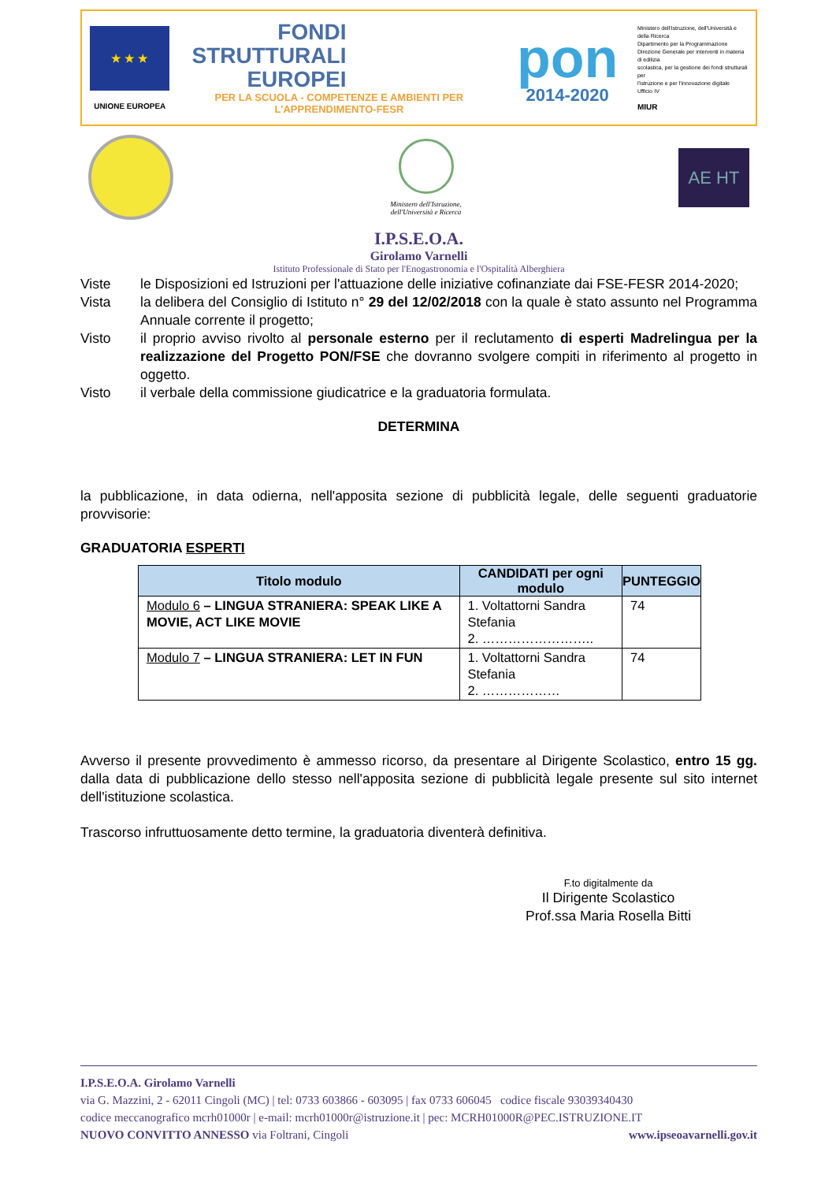★ ★ ★
UNIONE EUROPEA
FONDI
STRUTTURALI
EUROPEI
PER LA SCUOLA - COMPETENZE E AMBIENTI PER L'APPRENDIMENTO-FESR
pon
2014-2020
Ministero dell'Istruzione, dell'Università e della Ricerca
Dipartimento per la Programmazione
Direzione Generale per interventi in materia di edilizia
scolastica, per la gestione dei fondi strutturali per
l'istruzione e per l'innovazione digitale
Ufficio IV
MIUR
Ministero dell'Istruzione,
dell'Università e Ricerca
AE HT
I.P.S.E.O.A.
Girolamo Varnelli
Istituto Professionale di Stato per l'Enogastronomia e l'Ospitalità Alberghiera
Viste le Disposizioni ed Istruzioni per l'attuazione delle iniziative cofinanziate dai FSE-FESR 2014-2020;
Vista la delibera del Consiglio di Istituto n° 29 del 12/02/2018 con la quale è stato assunto nel Programma Annuale corrente il progetto;
Visto il proprio avviso rivolto al personale esterno per il reclutamento di esperti Madrelingua per la realizzazione del Progetto PON/FSE che dovranno svolgere compiti in riferimento al progetto in oggetto.
Visto il verbale della commissione giudicatrice e la graduatoria formulata.
DETERMINA
la pubblicazione, in data odierna, nell'apposita sezione di pubblicità legale, delle seguenti graduatorie provvisorie:
GRADUATORIA ESPERTI
| Titolo modulo | CANDIDATI per ogni modulo | PUNTEGGIO |
| --- | --- | --- |
| Modulo 6 – LINGUA STRANIERA: SPEAK LIKE A MOVIE, ACT LIKE MOVIE | 1. Voltattorni Sandra Stefania 2. …………………….. | 74 |
| Modulo 7 – LINGUA STRANIERA: LET IN FUN | 1. Voltattorni Sandra Stefania 2. ……………… | 74 |
Avverso il presente provvedimento è ammesso ricorso, da presentare al Dirigente Scolastico, entro 15 gg. dalla data di pubblicazione dello stesso nell'apposita sezione di pubblicità legale presente sul sito internet dell'istituzione scolastica.
Trascorso infruttuosamente detto termine, la graduatoria diventerà definitiva.
F.to digitalmente da
Il Dirigente Scolastico
Prof.ssa Maria Rosella Bitti
I.P.S.E.O.A. Girolamo Varnelli
via G. Mazzini, 2 - 62011 Cingoli (MC) | tel: 0733 603866 - 603095 | fax 0733 606045 codice fiscale 93039340430
codice meccanografico mcrh01000r | e-mail: mcrh01000r@istruzione.it | pec: MCRH01000R@PEC.ISTRUZIONE.IT
NUOVO CONVITTO ANNESSO via Foltrani, Cingoli www.ipseoavarnelli.gov.it